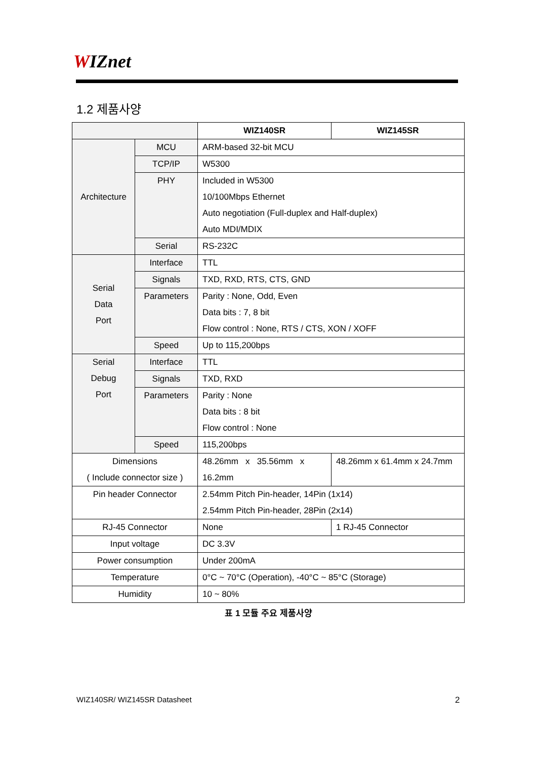WIZnet
1.2 제품사양
| | | WIZ140SR | WIZ145SR |
| --- | --- | --- | --- |
| Architecture | MCU | ARM-based 32-bit MCU | |
| | TCP/IP | W5300 | |
| | PHY | Included in W5300 10/100Mbps Ethernet Auto negotiation (Full-duplex and Half-duplex) Auto MDI/MDIX | |
| | Serial | RS-232C | |
| Serial Data Port | Interface | TTL | |
| | Signals | TXD, RXD, RTS, CTS, GND | |
| | Parameters | Parity : None, Odd, Even Data bits : 7, 8 bit Flow control : None, RTS / CTS, XON / XOFF | |
| | Speed | Up to 115,200bps | |
| Serial Debug Port | Interface | TTL | |
| | Signals | TXD, RXD | |
| | Parameters | Parity : None Data bits : 8 bit Flow control : None | |
| | Speed | 115,200bps | |
| Dimensions ( Include connector size ) | | 48.26mm x 35.56mm x 16.2mm | 48.26mm x 61.4mm x 24.7mm |
| Pin header Connector | | 2.54mm Pitch Pin-header, 14Pin (1x14) 2.54mm Pitch Pin-header, 28Pin (2x14) | |
| RJ-45 Connector | | None | 1 RJ-45 Connector |
| Input voltage | | DC 3.3V | |
| Power consumption | | Under 200mA | |
| Temperature | | 0°C ~ 70°C (Operation), -40°C ~ 85°C (Storage) | |
| Humidity | | 10 ~ 80% | |
표 1 모듈 주요 제품사양
WIZ140SR/ WIZ145SR Datasheet 2